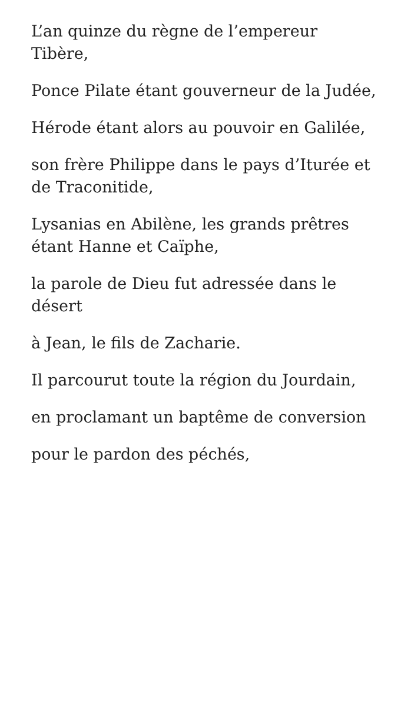L’an quinze du règne de l’empereur Tibère,
Ponce Pilate étant gouverneur de la Judée,
Hérode étant alors au pouvoir en Galilée,
son frère Philippe dans le pays d’Iturée et de Traconitide,
Lysanias en Abilène, les grands prêtres étant Hanne et Caïphe,
la parole de Dieu fut adressée dans le désert
à Jean, le fils de Zacharie.
Il parcourut toute la région du Jourdain,
en proclamant un baptême de conversion
pour le pardon des péchés,